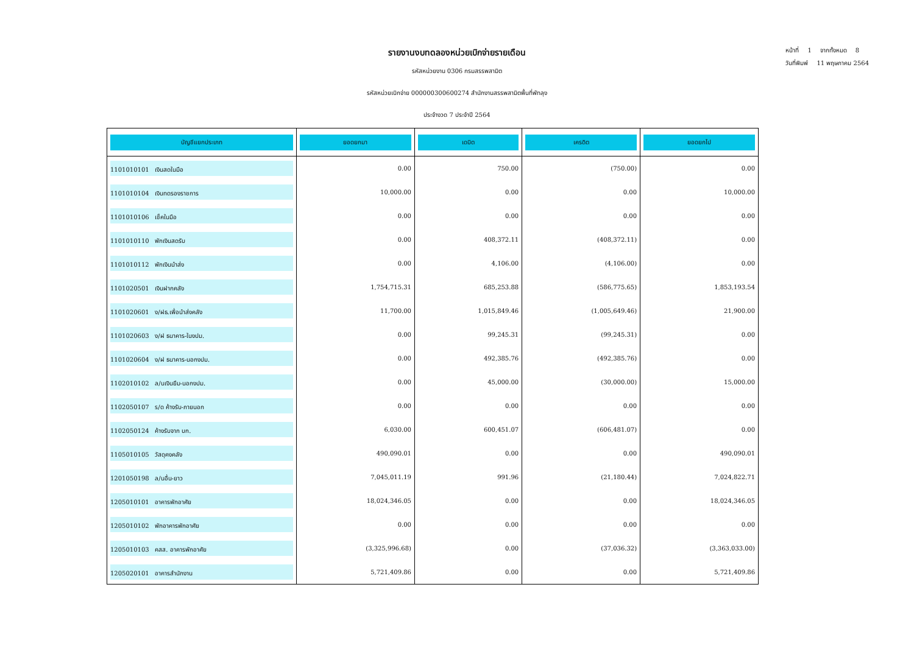รายงานงบทดลองหน่วยเบิกจ่ายรายเดือน
รหัสหน่วยงาน 0306 กรมสรรพสามิต
รหัสหน่วยเบิกจ่าย 000000300600274 สำนักงานสรรพสามิตพื้นที่พัทลุง
ประจำงวด 7 ประจำปี 2564
หน้าที่ 1 จากทั้งหมด 8
วันที่พิมพ์ 11 พฤษภาคม 2564
| บัญชีแยกประเภท | ยอดยกมา | เดบิต | เครดิต | ยอดยกไป |
| --- | --- | --- | --- | --- |
| 1101010101 เงินสดในมือ | 0.00 | 750.00 | (750.00) | 0.00 |
| 1101010104 เงินทดรองราชการ | 10,000.00 | 0.00 | 0.00 | 10,000.00 |
| 1101010106 เช็คในมือ | 0.00 | 0.00 | 0.00 | 0.00 |
| 1101010110 พักเงินสดรับ | 0.00 | 408,372.11 | (408,372.11) | 0.00 |
| 1101010112 พักเงินนำส่ง | 0.00 | 4,106.00 | (4,106.00) | 0.00 |
| 1101020501 เงินฝากคลัง | 1,754,715.31 | 685,253.88 | (586,775.65) | 1,853,193.54 |
| 1101020601 ง/ฝธ.เพื่อนำส่งคลัง | 11,700.00 | 1,015,849.46 | (1,005,649.46) | 21,900.00 |
| 1101020603 ง/ฝ ธนาคาร-ในงปม. | 0.00 | 99,245.31 | (99,245.31) | 0.00 |
| 1101020604 ง/ฝ ธนาคาร-นอกงปม. | 0.00 | 492,385.76 | (492,385.76) | 0.00 |
| 1102010102 ล/นเงินยืม-นอกงปม. | 0.00 | 45,000.00 | (30,000.00) | 15,000.00 |
| 1102050107 ร/ด ค้างรับ-ภายนอก | 0.00 | 0.00 | 0.00 | 0.00 |
| 1102050124 ค้างรับจาก บก. | 6,030.00 | 600,451.07 | (606,481.07) | 0.00 |
| 1105010105 วัสดุคงคลัง | 490,090.01 | 0.00 | 0.00 | 490,090.01 |
| 1201050198 ล/นอื่น-ยาว | 7,045,011.19 | 991.96 | (21,180.44) | 7,024,822.71 |
| 1205010101 อาคารพักอาศัย | 18,024,346.05 | 0.00 | 0.00 | 18,024,346.05 |
| 1205010102 พักอาคารพักอาศัย | 0.00 | 0.00 | 0.00 | 0.00 |
| 1205010103 คสส. อาคารพักอาศัย | (3,325,996.68) | 0.00 | (37,036.32) | (3,363,033.00) |
| 1205020101 อาคารสำนักงาน | 5,721,409.86 | 0.00 | 0.00 | 5,721,409.86 |